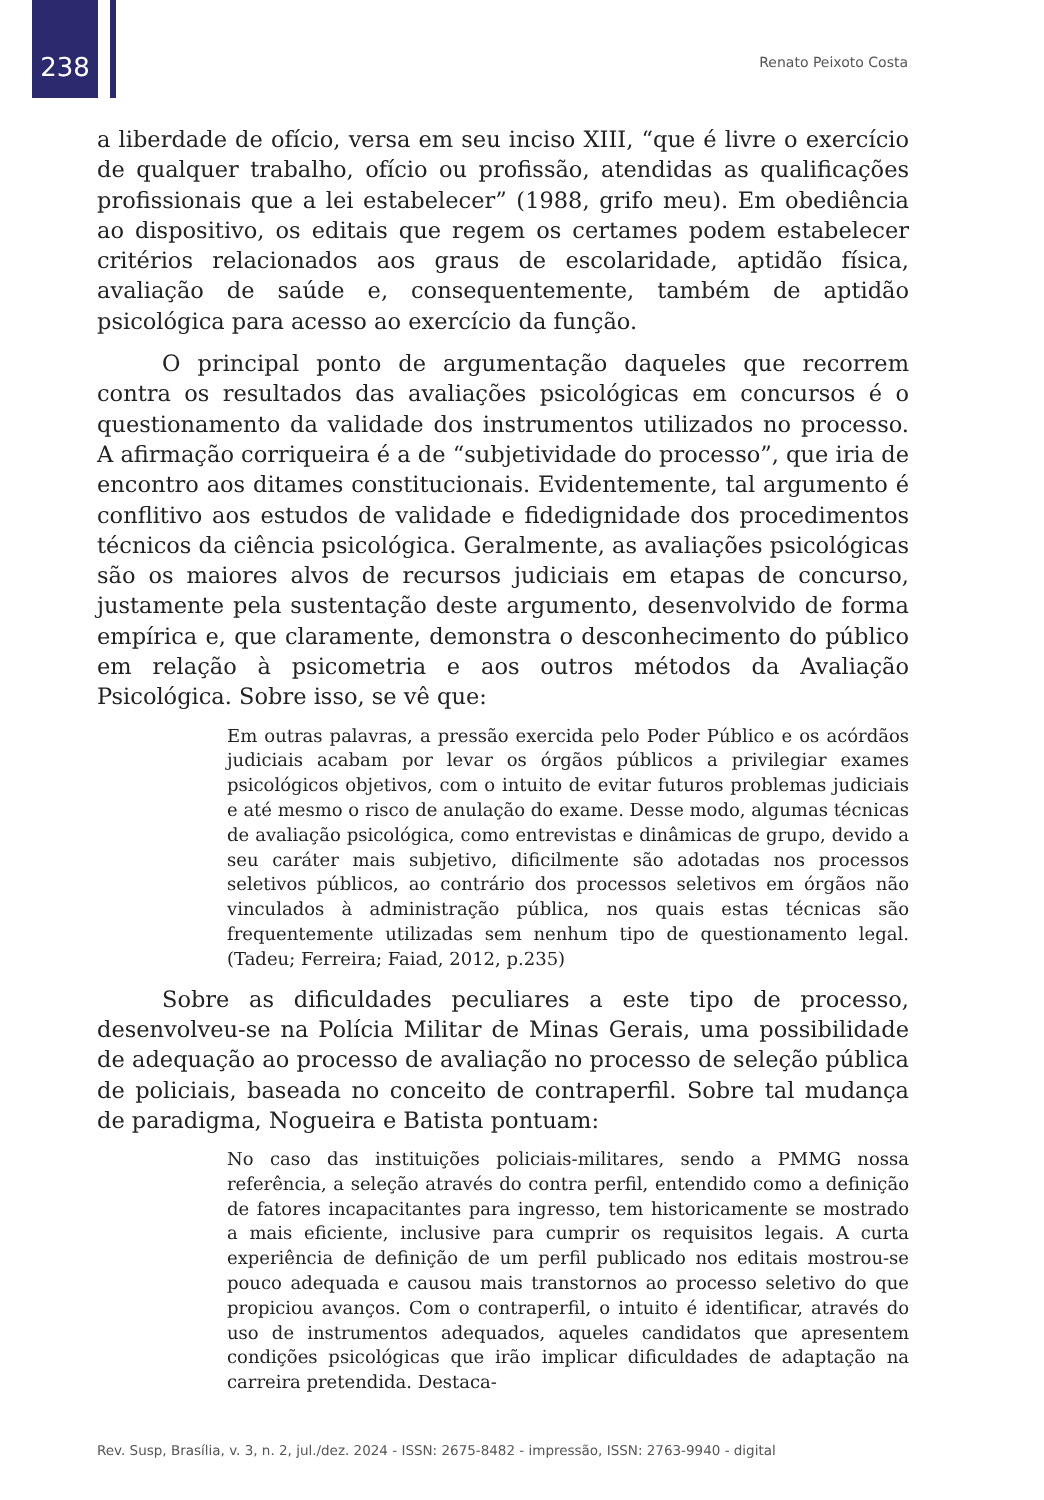238 Renato Peixoto Costa
a liberdade de ofício, versa em seu inciso XIII, “que é livre o exercício de qualquer trabalho, ofício ou profissão, atendidas as qualificações profissionais que a lei estabelecer” (1988, grifo meu). Em obediência ao dispositivo, os editais que regem os certames podem estabelecer critérios relacionados aos graus de escolaridade, aptidão física, avaliação de saúde e, consequentemente, também de aptidão psicológica para acesso ao exercício da função.
O principal ponto de argumentação daqueles que recorrem contra os resultados das avaliações psicológicas em concursos é o questionamento da validade dos instrumentos utilizados no processo. A afirmação corriqueira é a de “subjetividade do processo”, que iria de encontro aos ditames constitucionais. Evidentemente, tal argumento é conflitivo aos estudos de validade e fidedignidade dos procedimentos técnicos da ciência psicológica. Geralmente, as avaliações psicológicas são os maiores alvos de recursos judiciais em etapas de concurso, justamente pela sustentação deste argumento, desenvolvido de forma empírica e, que claramente, demonstra o desconhecimento do público em relação à psicometria e aos outros métodos da Avaliação Psicológica. Sobre isso, se vê que:
Em outras palavras, a pressão exercida pelo Poder Público e os acórdãos judiciais acabam por levar os órgãos públicos a privilegiar exames psicológicos objetivos, com o intuito de evitar futuros problemas judiciais e até mesmo o risco de anulação do exame. Desse modo, algumas técnicas de avaliação psicológica, como entrevistas e dinâmicas de grupo, devido a seu caráter mais subjetivo, dificilmente são adotadas nos processos seletivos públicos, ao contrário dos processos seletivos em órgãos não vinculados à administração pública, nos quais estas técnicas são frequentemente utilizadas sem nenhum tipo de questionamento legal. (Tadeu; Ferreira; Faiad, 2012, p.235)
Sobre as dificuldades peculiares a este tipo de processo, desenvolveu-se na Polícia Militar de Minas Gerais, uma possibilidade de adequação ao processo de avaliação no processo de seleção pública de policiais, baseada no conceito de contraperfil. Sobre tal mudança de paradigma, Nogueira e Batista pontuam:
No caso das instituições policiais-militares, sendo a PMMG nossa referência, a seleção através do contra perfil, entendido como a definição de fatores incapacitantes para ingresso, tem historicamente se mostrado a mais eficiente, inclusive para cumprir os requisitos legais. A curta experiência de definição de um perfil publicado nos editais mostrou-se pouco adequada e causou mais transtornos ao processo seletivo do que propiciou avanços. Com o contraperfil, o intuito é identificar, através do uso de instrumentos adequados, aqueles candidatos que apresentem condições psicológicas que irão implicar dificuldades de adaptação na carreira pretendida. Destaca-
Rev. Susp, Brasília, v. 3, n. 2, jul./dez. 2024 - ISSN: 2675-8482 - impressão, ISSN: 2763-9940 - digital